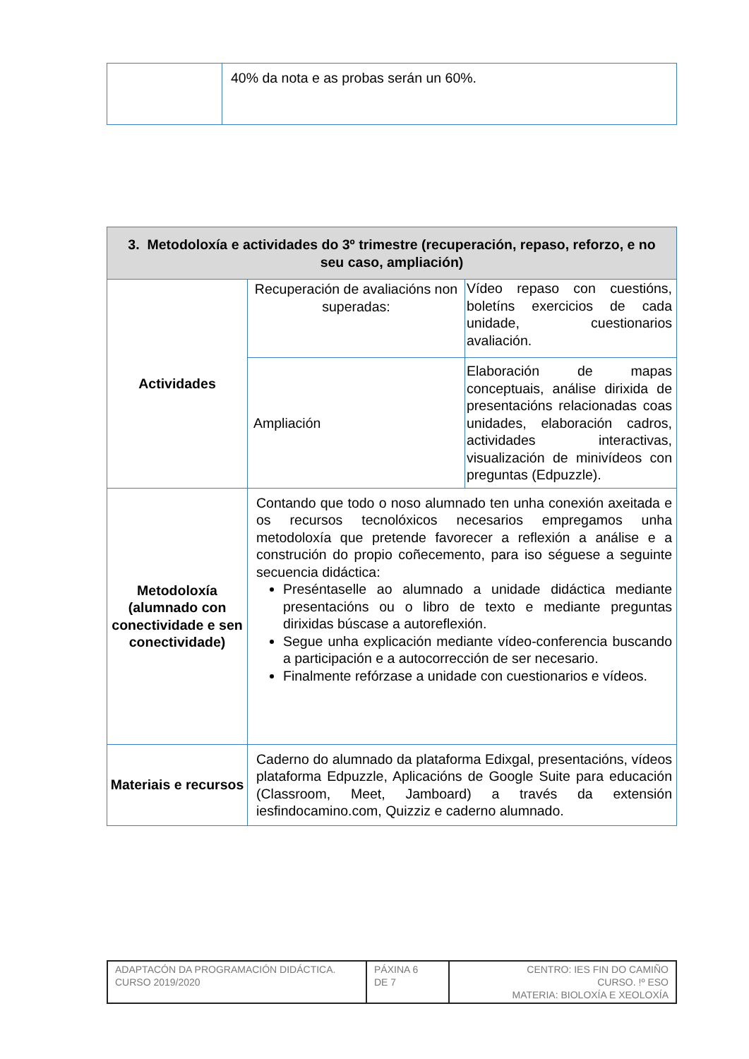| | 40% da nota e as probas serán un 60%. |
| 3. Metodoloxía e actividades do 3º trimestre (recuperación, repaso, reforzo, e no seu caso, ampliación) | | |
| --- | --- | --- |
| Actividades | Recuperación de avaliacións non superadas: | Vídeo repaso con cuestións, boletíns exercicios de cada unidade, cuestionarios avaliación. |
| | Ampliación | Elaboración de mapas conceptuais, análise dirixida de presentacións relacionadas coas unidades, elaboración cadros, actividades interactivas, visualización de minivídeos con preguntas (Edpuzzle). |
| Metodoloxía (alumnado con conectividade e sen conectividade) | Contando que todo o noso alumnado ten unha conexión axeitada e os recursos tecnolóxicos necesarios empregamos unha metodoloxía que pretende favorecer a reflexión a análise e a construción do propio coñecemento, para iso séguese a seguinte secuencia didáctica: Preséntaselle ao alumnado a unidade didáctica mediante presentacións ou o libro de texto e mediante preguntas dirixidas búscase a autoreflexión. Segue unha explicación mediante vídeo-conferencia buscando a participación e a autocorrección de ser necesario. Finalmente refórzase a unidade con cuestionarios e vídeos. | |
| Materiais e recursos | Caderno do alumnado da plataforma Edixgal, presentacións, vídeos plataforma Edpuzzle, Aplicacións de Google Suite para educación (Classroom, Meet, Jamboard) a través da extensión iesfindocamino.com, Quizziz e caderno alumnado. | |
| ADAPTACÓN DA PROGRAMACIÓN DIDÁCTICA. CURSO 2019/2020 | PÁXINA 6 DE 7 | CENTRO: IES FIN DO CAMIÑO CURSO. !º ESO MATERIA: BIOLOXÍA E XEOLOXÍA |